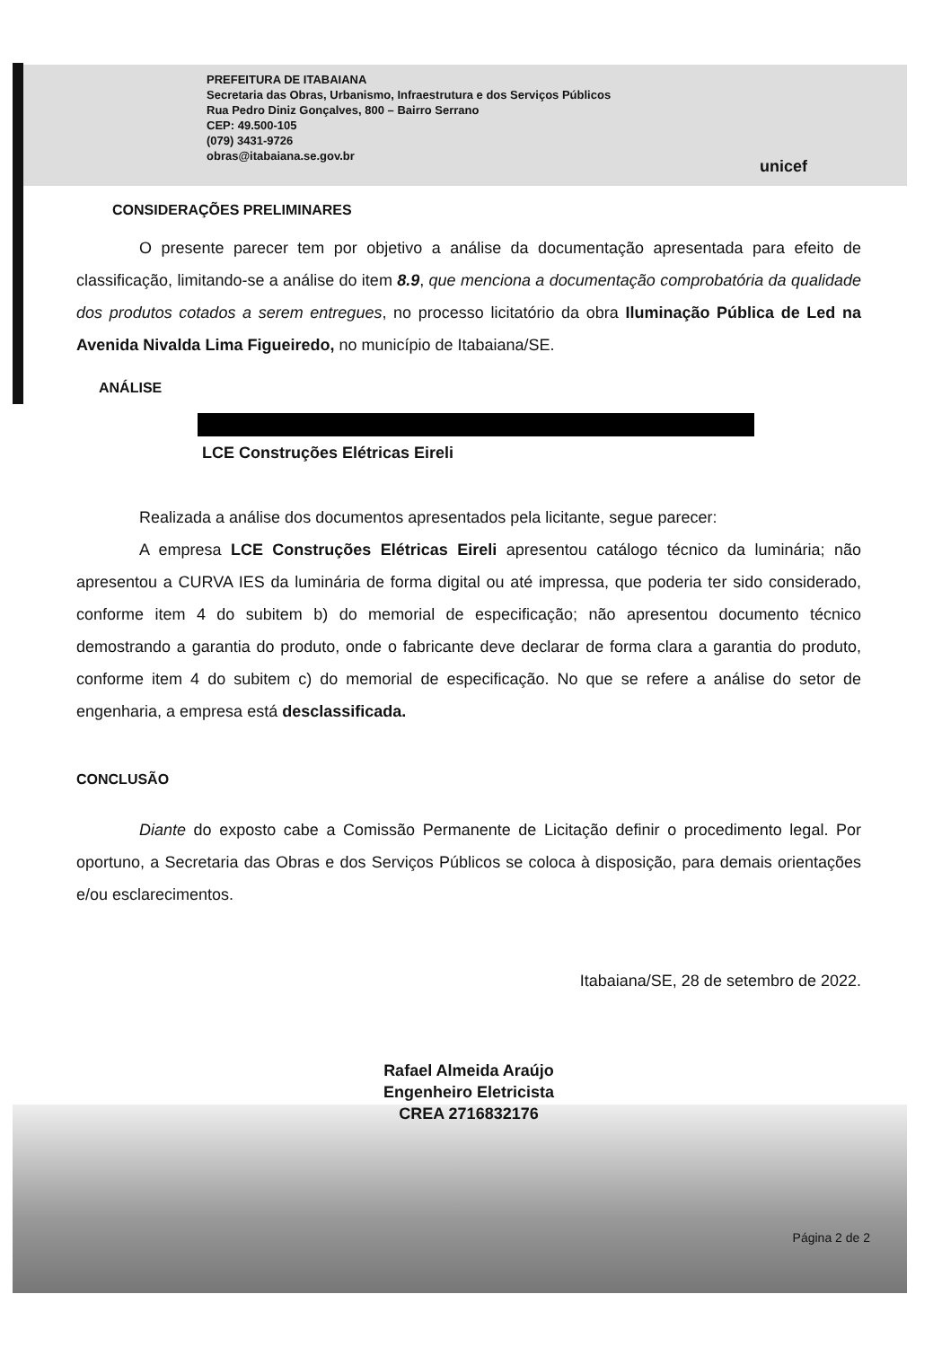PREFEITURA DE ITABAIANA
Secretaria das Obras, Urbanismo, Infraestrutura e dos Serviços Públicos
Rua Pedro Diniz Gonçalves, 800 – Bairro Serrano
CEP: 49.500-105
(079) 3431-9726
obras@itabaiana.se.gov.br
unicef
CONSIDERAÇÕES PRELIMINARES
O presente parecer tem por objetivo a análise da documentação apresentada para efeito de classificação, limitando-se a análise do item 8.9, que menciona a documentação comprobatória da qualidade dos produtos cotados a serem entregues, no processo licitatório da obra Iluminação Pública de Led na Avenida Nivalda Lima Figueiredo, no município de Itabaiana/SE.
ANÁLISE
LCE Construções Elétricas Eireli
Realizada a análise dos documentos apresentados pela licitante, segue parecer:
A empresa LCE Construções Elétricas Eireli apresentou catálogo técnico da luminária; não apresentou a CURVA IES da luminária de forma digital ou até impressa, que poderia ter sido considerado, conforme item 4 do subitem b) do memorial de especificação; não apresentou documento técnico demostrando a garantia do produto, onde o fabricante deve declarar de forma clara a garantia do produto, conforme item 4 do subitem c) do memorial de especificação. No que se refere a análise do setor de engenharia, a empresa está desclassificada.
CONCLUSÃO
Diante do exposto cabe a Comissão Permanente de Licitação definir o procedimento legal. Por oportuno, a Secretaria das Obras e dos Serviços Públicos se coloca à disposição, para demais orientações e/ou esclarecimentos.
Itabaiana/SE, 28 de setembro de 2022.
Rafael Almeida Araújo
Engenheiro Eletricista
CREA 2716832176
Página 2 de 2